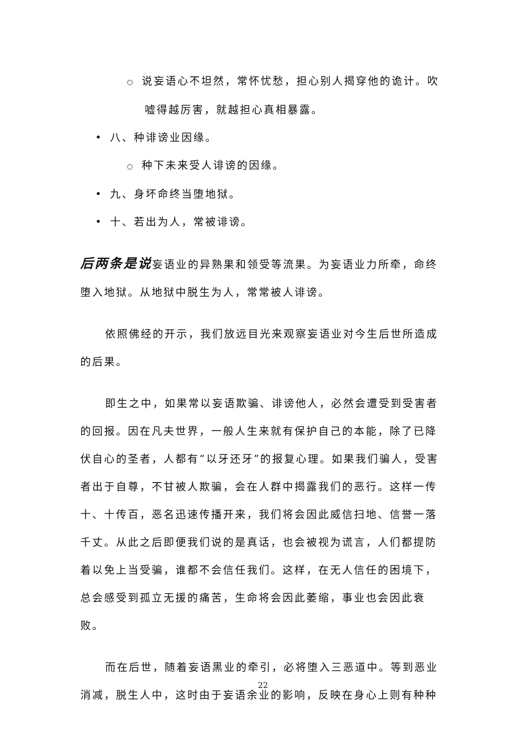○ 说妄语心不坦然，常怀忧愁，担心别人揭穿他的诡计。吹嘘得越厉害，就越担心真相暴露。
• 八、种诽谤业因缘。
○ 种下未来受人诽谤的因缘。
• 九、身坏命终当堕地狱。
• 十、若出为人，常被诽谤。
后两条是说妄语业的异熟果和领受等流果。为妄语业力所牵，命终堕入地狱。从地狱中脱生为人，常常被人诽谤。
依照佛经的开示，我们放远目光来观察妄语业对今生后世所造成的后果。
即生之中，如果常以妄语欺骗、诽谤他人，必然会遭受到受害者的回报。因在凡夫世界，一般人生来就有保护自己的本能，除了已降伏自心的圣者，人都有“以牙还牙”的报复心理。如果我们骗人，受害者出于自尊，不甘被人欺骗，会在人群中揭露我们的恶行。这样一传十、十传百，恶名迅速传播开来，我们将会因此威信扫地、信誉一落千丈。从此之后即便我们说的是真话，也会被视为谎言，人们都提防着以免上当受骗，谁都不会信任我们。这样，在无人信任的困境下，总会感受到孤立无援的痛苦，生命将会因此萎缩，事业也会因此衰败。
而在后世，随着妄语黑业的牵引，必将堕入三恶道中。等到恶业消减，脱生人中，这时由于妄语余业的影响，反映在身心上则有种种
22